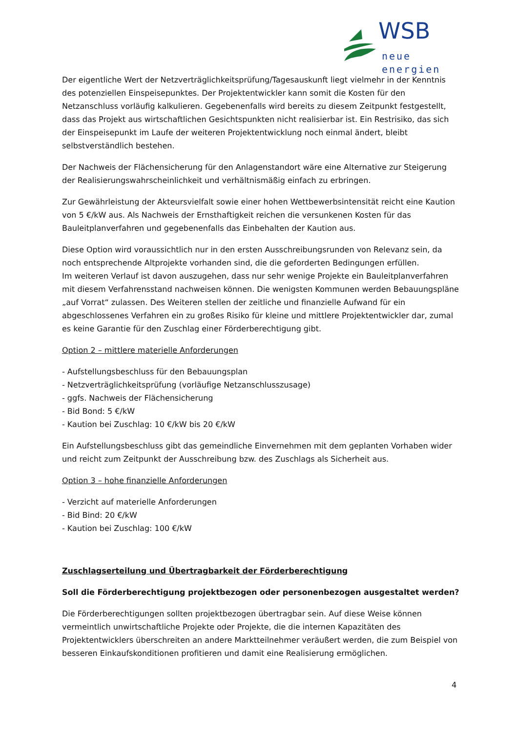WSB
neue energien
Der eigentliche Wert der Netzverträglichkeitsprüfung/Tagesauskunft liegt vielmehr in der Kenntnis des potenziellen Einspeisepunktes. Der Projektentwickler kann somit die Kosten für den Netzanschluss vorläufig kalkulieren. Gegebenenfalls wird bereits zu diesem Zeitpunkt festgestellt, dass das Projekt aus wirtschaftlichen Gesichtspunkten nicht realisierbar ist. Ein Restrisiko, das sich der Einspeisepunkt im Laufe der weiteren Projektentwicklung noch einmal ändert, bleibt selbstverständlich bestehen.
Der Nachweis der Flächensicherung für den Anlagenstandort wäre eine Alternative zur Steigerung der Realisierungswahrscheinlichkeit und verhältnismäßig einfach zu erbringen.
Zur Gewährleistung der Akteursvielfalt sowie einer hohen Wettbewerbsintensität reicht eine Kaution von 5 €/kW aus. Als Nachweis der Ernsthaftigkeit reichen die versunkenen Kosten für das Bauleitplanverfahren und gegebenenfalls das Einbehalten der Kaution aus.
Diese Option wird voraussichtlich nur in den ersten Ausschreibungsrunden von Relevanz sein, da noch entsprechende Altprojekte vorhanden sind, die die geforderten Bedingungen erfüllen.
Im weiteren Verlauf ist davon auszugehen, dass nur sehr wenige Projekte ein Bauleitplanverfahren mit diesem Verfahrensstand nachweisen können. Die wenigsten Kommunen werden Bebauungspläne „auf Vorrat“ zulassen. Des Weiteren stellen der zeitliche und finanzielle Aufwand für ein abgeschlossenes Verfahren ein zu großes Risiko für kleine und mittlere Projektentwickler dar, zumal es keine Garantie für den Zuschlag einer Förderberechtigung gibt.
Option 2 – mittlere materielle Anforderungen
- Aufstellungsbeschluss für den Bebauungsplan
- Netzverträglichkeitsprüfung (vorläufige Netzanschlusszusage)
- ggfs. Nachweis der Flächensicherung
- Bid Bond: 5 €/kW
- Kaution bei Zuschlag: 10 €/kW bis 20 €/kW
Ein Aufstellungsbeschluss gibt das gemeindliche Einvernehmen mit dem geplanten Vorhaben wider und reicht zum Zeitpunkt der Ausschreibung bzw. des Zuschlags als Sicherheit aus.
Option 3 – hohe finanzielle Anforderungen
- Verzicht auf materielle Anforderungen
- Bid Bind: 20 €/kW
- Kaution bei Zuschlag: 100 €/kW
Zuschlagserteilung und Übertragbarkeit der Förderberechtigung
Soll die Förderberechtigung projektbezogen oder personenbezogen ausgestaltet werden?
Die Förderberechtigungen sollten projektbezogen übertragbar sein. Auf diese Weise können vermeintlich unwirtschaftliche Projekte oder Projekte, die die internen Kapazitäten des Projektentwicklers überschreiten an andere Marktteilnehmer veräußert werden, die zum Beispiel von besseren Einkaufskonditionen profitieren und damit eine Realisierung ermöglichen.
4